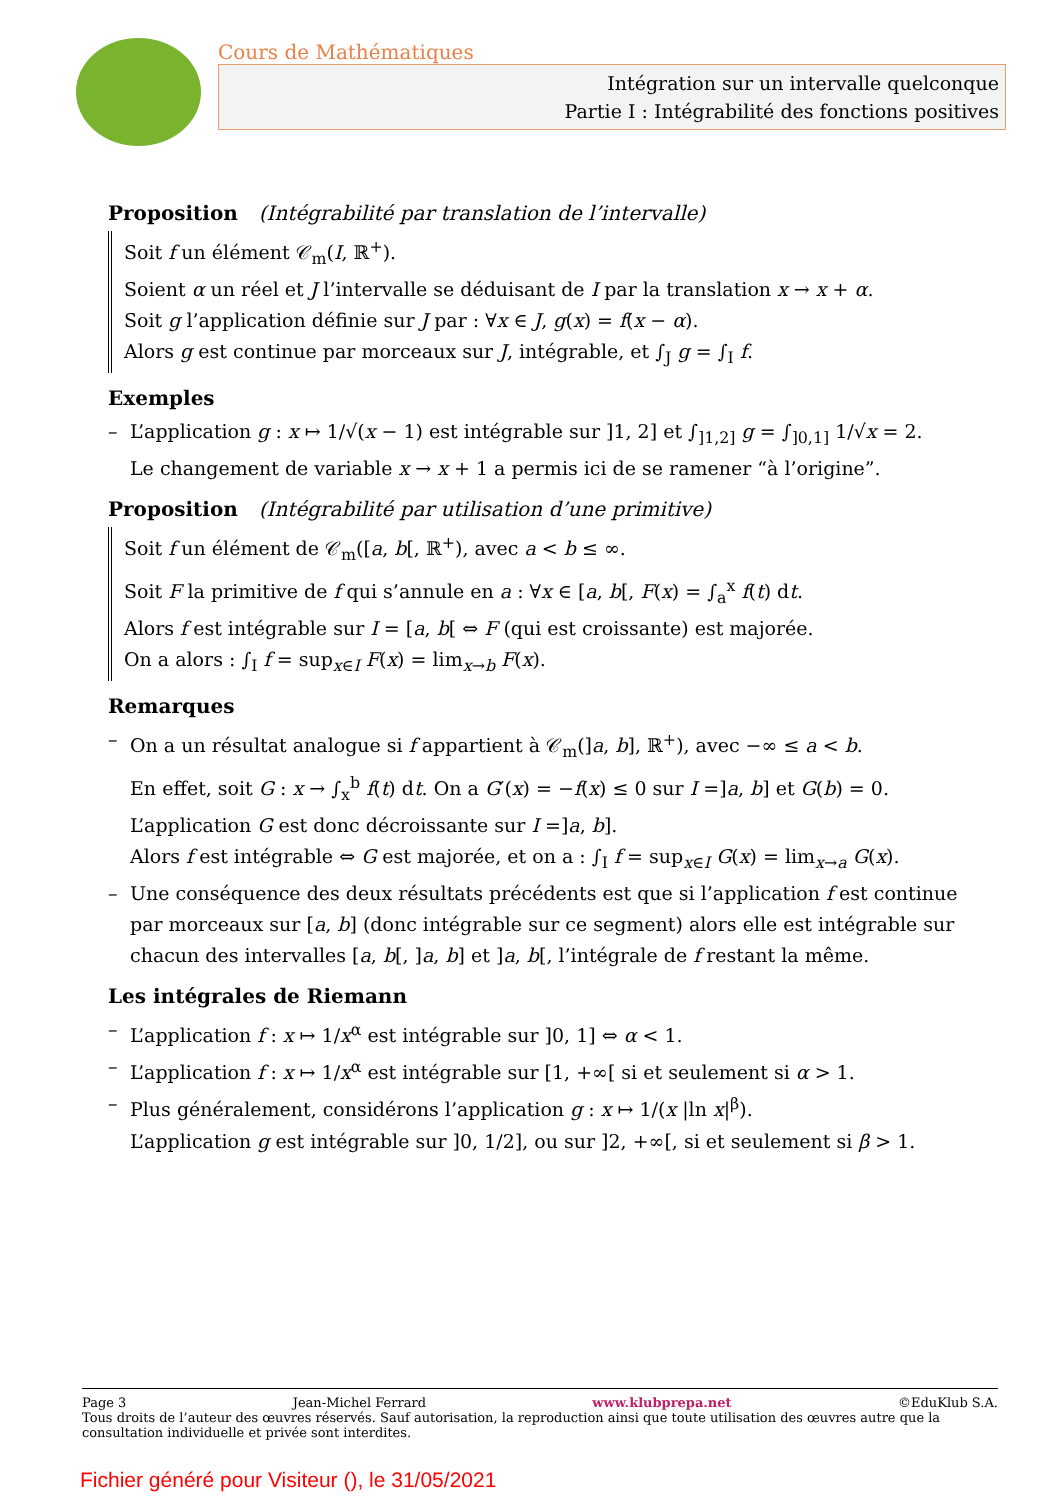Cours de Mathématiques
Intégration sur un intervalle quelconque
Partie I : Intégrabilité des fonctions positives
Proposition (Intégrabilité par translation de l’intervalle)
Soit f un élément 𝒞<sub>m</sub>(I, ℝ<sup>+</sup>).
Soient α un réel et J l’intervalle se déduisant de I par la translation x → x + α.
Soit g l’application définie sur J par : ∀x ∈ J, g(x) = f(x − α).
Alors g est continue par morceaux sur J, intégrable, et ∫<sub>J</sub> g = ∫<sub>I</sub> f.
Exemples
– L’application g : x ↦ 1/√(x − 1) est intégrable sur ]1, 2] et ∫<sub>]1,2]</sub> g = ∫<sub>]0,1]</sub> 1/√x = 2.
Le changement de variable x → x + 1 a permis ici de se ramener “à l’origine”.
Proposition (Intégrabilité par utilisation d’une primitive)
Soit f un élément de 𝒞<sub>m</sub>([a, b[, ℝ<sup>+</sup>), avec a < b ≤ ∞.
Soit F la primitive de f qui s’annule en a : ∀x ∈ [a, b[, F(x) = ∫<sub>a</sub><sup>x</sup> f(t) dt.
Alors f est intégrable sur I = [a, b[ ⇔ F (qui est croissante) est majorée.
On a alors : ∫<sub>I</sub> f = sup<sub>x∈I</sub> F(x) = lim<sub>x→b</sub> F(x).
Remarques
– On a un résultat analogue si f appartient à 𝒞<sub>m</sub>(]a, b], ℝ<sup>+</sup>), avec −∞ ≤ a < b.
En effet, soit G : x → ∫<sub>x</sub><sup>b</sup> f(t) dt. On a G′(x) = −f(x) ≤ 0 sur I =]a, b] et G(b) = 0.
L’application G est donc décroissante sur I =]a, b].
Alors f est intégrable ⇔ G est majorée, et on a : ∫<sub>I</sub> f = sup<sub>x∈I</sub> G(x) = lim<sub>x→a</sub> G(x).
– Une conséquence des deux résultats précédents est que si l’application f est continue par morceaux sur [a, b] (donc intégrable sur ce segment) alors elle est intégrable sur chacun des intervalles [a, b[, ]a, b] et ]a, b[, l’intégrale de f restant la même.
Les intégrales de Riemann
– L’application f : x ↦ 1/x<sup>α</sup> est intégrable sur ]0, 1] ⇔ α < 1.
– L’application f : x ↦ 1/x<sup>α</sup> est intégrable sur [1, +∞[ si et seulement si α > 1.
– Plus généralement, considérons l’application g : x ↦ 1/(x |ln x|<sup>β</sup>).
L’application g est intégrable sur ]0, 1/2], ou sur ]2, +∞[, si et seulement si β > 1.
Page 3 Jean-Michel Ferrard www.klubprepa.net ©EduKlub S.A.
Tous droits de l’auteur des œuvres réservés. Sauf autorisation, la reproduction ainsi que toute utilisation des œuvres autre que la consultation individuelle et privée sont interdites.
Fichier généré pour Visiteur (), le 31/05/2021